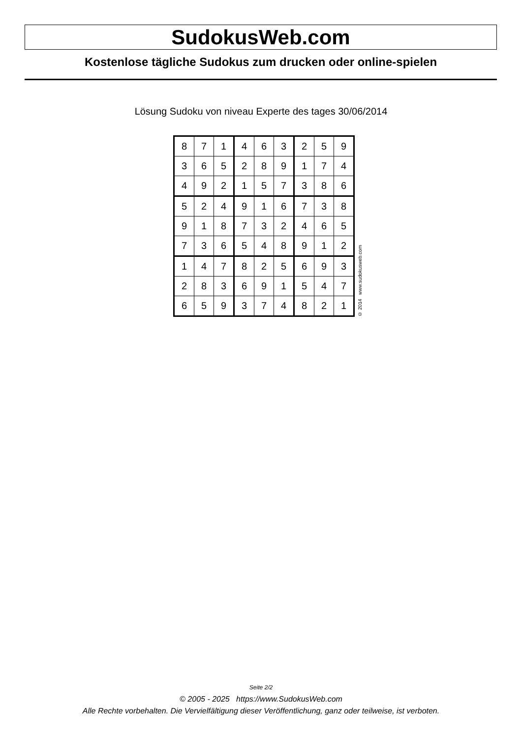SudokusWeb.com
Kostenlose tägliche Sudokus zum drucken oder online-spielen
Lösung Sudoku von niveau Experte des tages 30/06/2014
| 8 | 7 | 1 | 4 | 6 | 3 | 2 | 5 | 9 |
| 3 | 6 | 5 | 2 | 8 | 9 | 1 | 7 | 4 |
| 4 | 9 | 2 | 1 | 5 | 7 | 3 | 8 | 6 |
| 5 | 2 | 4 | 9 | 1 | 6 | 7 | 3 | 8 |
| 9 | 1 | 8 | 7 | 3 | 2 | 4 | 6 | 5 |
| 7 | 3 | 6 | 5 | 4 | 8 | 9 | 1 | 2 |
| 1 | 4 | 7 | 8 | 2 | 5 | 6 | 9 | 3 |
| 2 | 8 | 3 | 6 | 9 | 1 | 5 | 4 | 7 |
| 6 | 5 | 9 | 3 | 7 | 4 | 8 | 2 | 1 |
© 2014 www.sudokusweb.com
Seite 2/2
© 2005 - 2025 https://www.SudokusWeb.com
Alle Rechte vorbehalten. Die Vervielfältigung dieser Veröffentlichung, ganz oder teilweise, ist verboten.